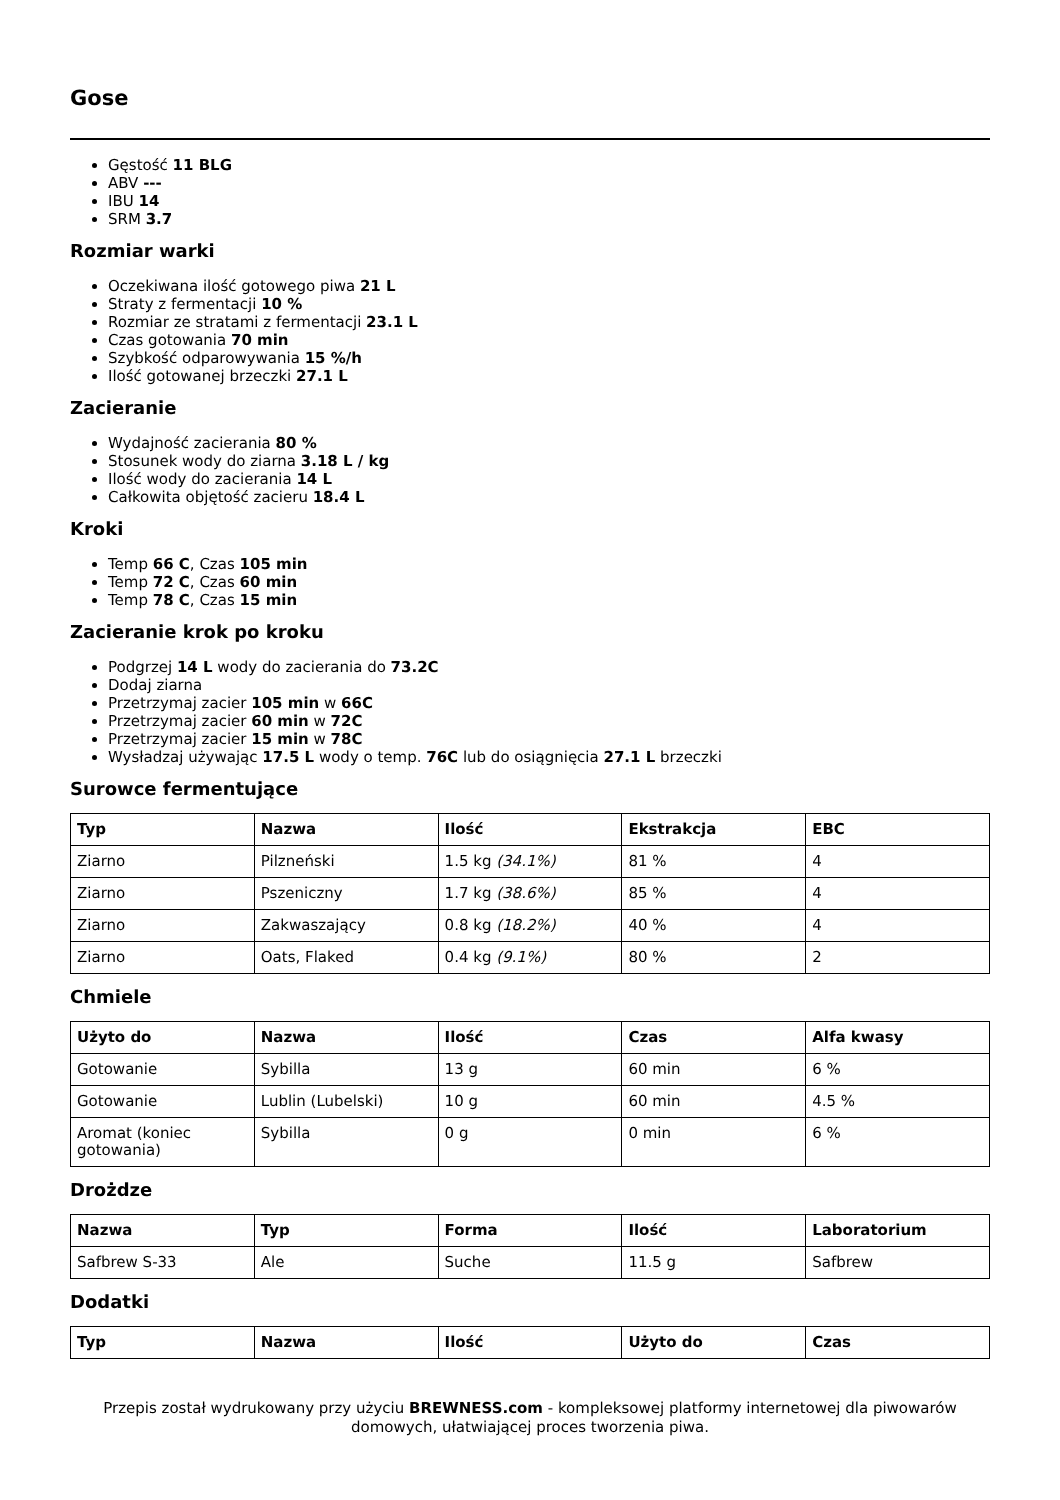Gose
Gęstość 11 BLG
ABV ---
IBU 14
SRM 3.7
Rozmiar warki
Oczekiwana ilość gotowego piwa 21 L
Straty z fermentacji 10 %
Rozmiar ze stratami z fermentacji 23.1 L
Czas gotowania 70 min
Szybkość odparowywania 15 %/h
Ilość gotowanej brzeczki 27.1 L
Zacieranie
Wydajność zacierania 80 %
Stosunek wody do ziarna 3.18 L / kg
Ilość wody do zacierania 14 L
Całkowita objętość zacieru 18.4 L
Kroki
Temp 66 C, Czas 105 min
Temp 72 C, Czas 60 min
Temp 78 C, Czas 15 min
Zacieranie krok po kroku
Podgrzej 14 L wody do zacierania do 73.2C
Dodaj ziarna
Przetrzymaj zacier 105 min w 66C
Przetrzymaj zacier 60 min w 72C
Przetrzymaj zacier 15 min w 78C
Wysładzaj używając 17.5 L wody o temp. 76C lub do osiągnięcia 27.1 L brzeczki
Surowce fermentujące
| Typ | Nazwa | Ilość | Ekstrakcja | EBC |
| --- | --- | --- | --- | --- |
| Ziarno | Pilzneński | 1.5 kg (34.1%) | 81 % | 4 |
| Ziarno | Pszeniczny | 1.7 kg (38.6%) | 85 % | 4 |
| Ziarno | Zakwaszający | 0.8 kg (18.2%) | 40 % | 4 |
| Ziarno | Oats, Flaked | 0.4 kg (9.1%) | 80 % | 2 |
Chmiele
| Użyto do | Nazwa | Ilość | Czas | Alfa kwasy |
| --- | --- | --- | --- | --- |
| Gotowanie | Sybilla | 13 g | 60 min | 6 % |
| Gotowanie | Lublin (Lubelski) | 10 g | 60 min | 4.5 % |
| Aromat (koniec gotowania) | Sybilla | 0 g | 0 min | 6 % |
Drożdze
| Nazwa | Typ | Forma | Ilość | Laboratorium |
| --- | --- | --- | --- | --- |
| Safbrew S-33 | Ale | Suche | 11.5 g | Safbrew |
Dodatki
| Typ | Nazwa | Ilość | Użyto do | Czas |
| --- | --- | --- | --- | --- |
Przepis został wydrukowany przy użyciu BREWNESS.com - kompleksowej platformy internetowej dla piwowarów domowych, ułatwiającej proces tworzenia piwa.